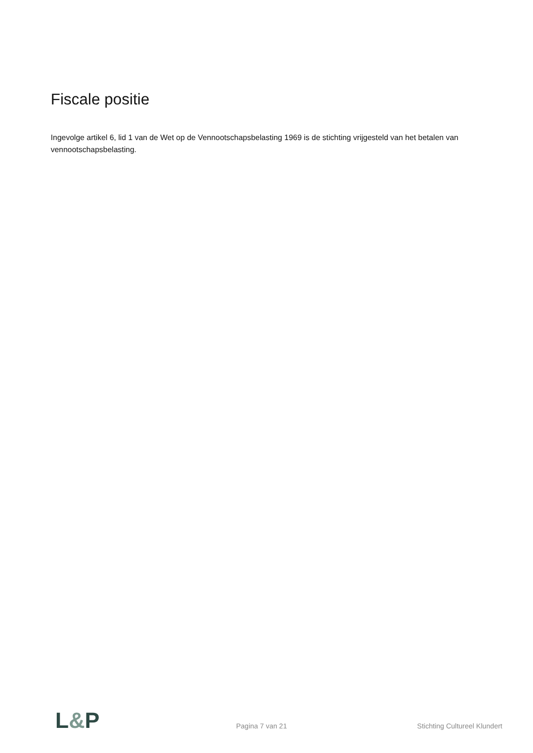Fiscale positie
Ingevolge artikel 6, lid 1 van de Wet op de Vennootschapsbelasting 1969 is de stichting vrijgesteld van het betalen van vennootschapsbelasting.
L&P
Pagina 7 van 21
Stichting Cultureel Klundert